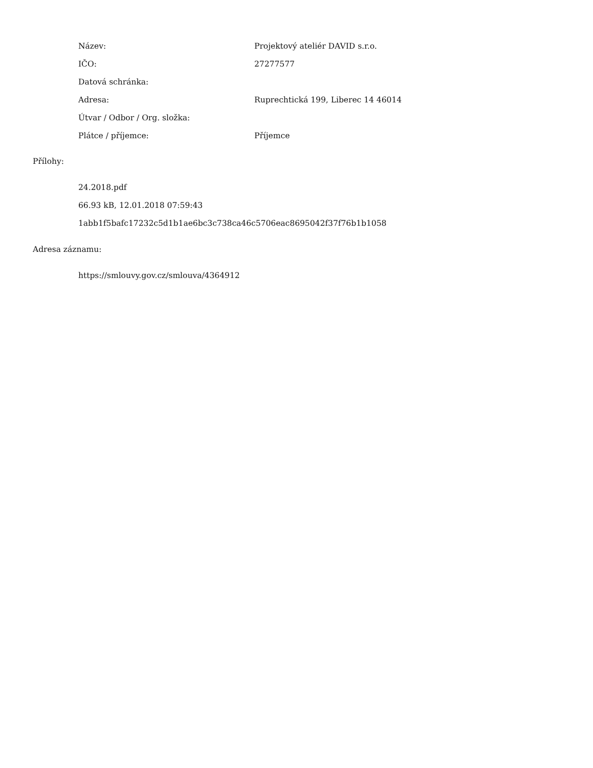| Název: | Projektový ateliér DAVID s.r.o. |
| IČO: | 27277577 |
| Datová schránka: | |
| Adresa: | Ruprechtická 199, Liberec 14 46014 |
| Útvar / Odbor / Org. složka: | |
| Plátce / příjemce: | Příjemce |
Přílohy:
24.2018.pdf
66.93 kB, 12.01.2018 07:59:43
1abb1f5bafc17232c5d1b1ae6bc3c738ca46c5706eac8695042f37f76b1b1058
Adresa záznamu:
https://smlouvy.gov.cz/smlouva/4364912